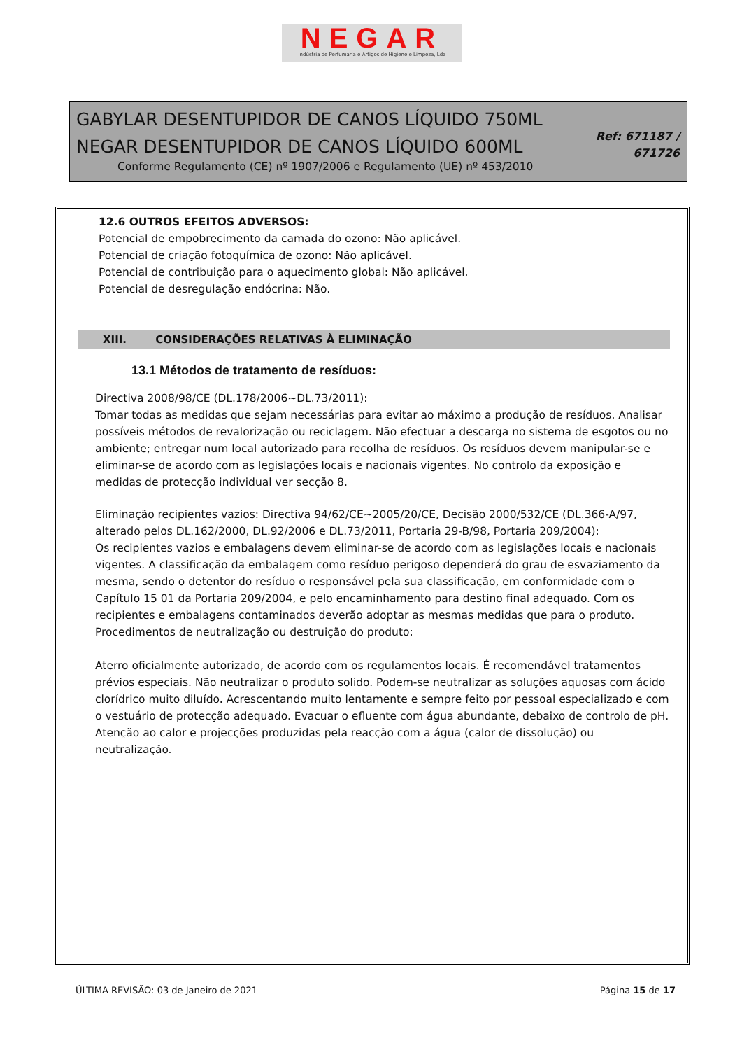NEGAR
Indústria de Perfumaria e Artigos de Higiene e Limpeza, Lda
GABYLAR DESENTUPIDOR DE CANOS LÍQUIDO 750ML
NEGAR DESENTUPIDOR DE CANOS LÍQUIDO 600ML
Conforme Regulamento (CE) nº 1907/2006 e Regulamento (UE) nº 453/2010
Ref: 671187 /
671726
12.6 OUTROS EFEITOS ADVERSOS:
Potencial de empobrecimento da camada do ozono: Não aplicável.
Potencial de criação fotoquímica de ozono: Não aplicável.
Potencial de contribuição para o aquecimento global: Não aplicável.
Potencial de desregulação endócrina: Não.
XIII. CONSIDERAÇÕES RELATIVAS À ELIMINAÇÃO
13.1 Métodos de tratamento de resíduos:
Directiva 2008/98/CE (DL.178/2006~DL.73/2011):
Tomar todas as medidas que sejam necessárias para evitar ao máximo a produção de resíduos. Analisar possíveis métodos de revalorização ou reciclagem. Não efectuar a descarga no sistema de esgotos ou no ambiente; entregar num local autorizado para recolha de resíduos. Os resíduos devem manipular-se e eliminar-se de acordo com as legislações locais e nacionais vigentes. No controlo da exposição e medidas de protecção individual ver secção 8.
Eliminação recipientes vazios: Directiva 94/62/CE~2005/20/CE, Decisão 2000/532/CE (DL.366-A/97, alterado pelos DL.162/2000, DL.92/2006 e DL.73/2011, Portaria 29-B/98, Portaria 209/2004):
Os recipientes vazios e embalagens devem eliminar-se de acordo com as legislações locais e nacionais vigentes. A classificação da embalagem como resíduo perigoso dependerá do grau de esvaziamento da mesma, sendo o detentor do resíduo o responsável pela sua classificação, em conformidade com o Capítulo 15 01 da Portaria 209/2004, e pelo encaminhamento para destino final adequado. Com os recipientes e embalagens contaminados deverão adoptar as mesmas medidas que para o produto.
Procedimentos de neutralização ou destruição do produto:
Aterro oficialmente autorizado, de acordo com os regulamentos locais. É recomendável tratamentos prévios especiais. Não neutralizar o produto solido. Podem-se neutralizar as soluções aquosas com ácido clorídrico muito diluído. Acrescentando muito lentamente e sempre feito por pessoal especializado e com o vestuário de protecção adequado. Evacuar o efluente com água abundante, debaixo de controlo de pH. Atenção ao calor e projecções produzidas pela reacção com a água (calor de dissolução) ou neutralização.
ÚLTIMA REVISÃO: 03 de Janeiro de 2021 Página 15 de 17